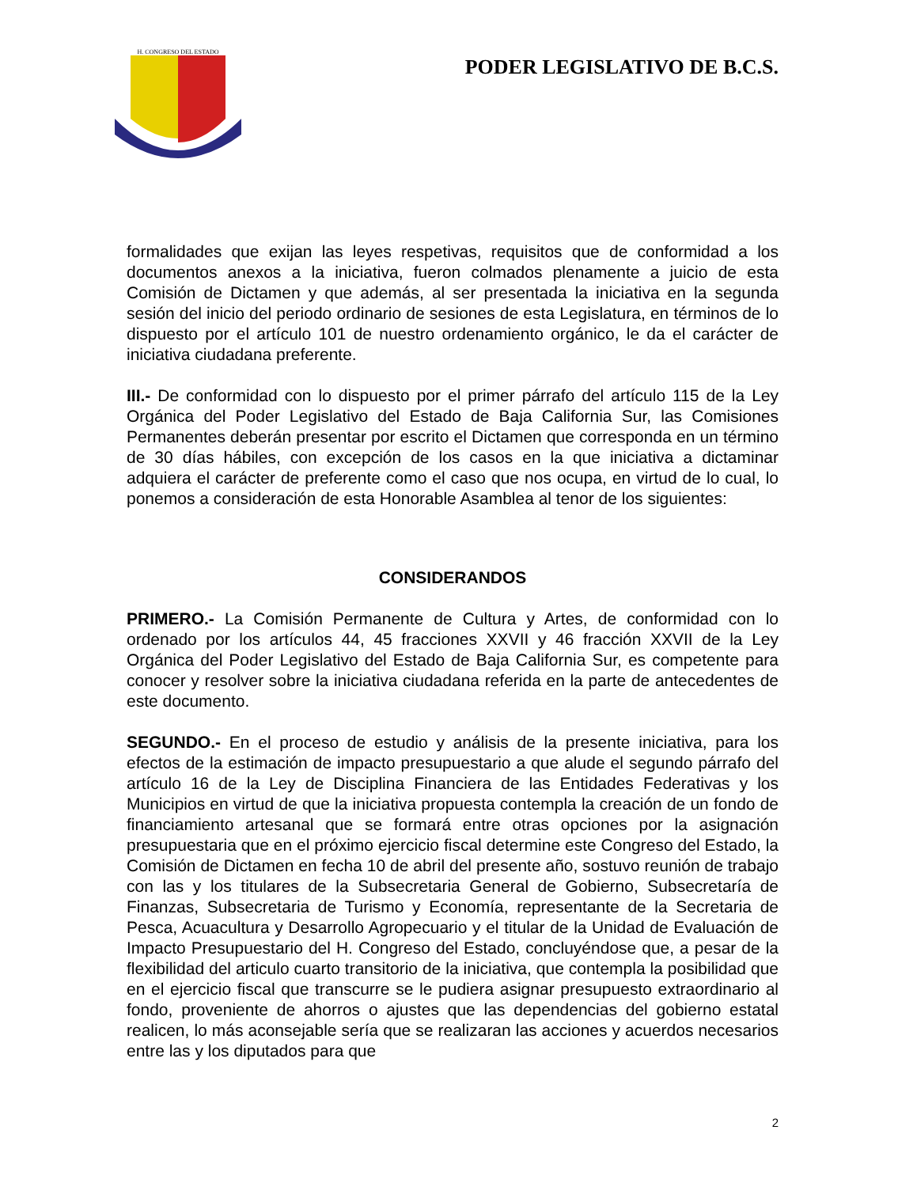H. CONGRESO DEL ESTADO
PODER LEGISLATIVO DE B.C.S.
formalidades que exijan las leyes respetivas, requisitos que de conformidad a los documentos anexos a la iniciativa, fueron colmados plenamente a juicio de esta Comisión de Dictamen y que además, al ser presentada la iniciativa en la segunda sesión del inicio del periodo ordinario de sesiones de esta Legislatura, en términos de lo dispuesto por el artículo 101 de nuestro ordenamiento orgánico, le da el carácter de iniciativa ciudadana preferente.
III.- De conformidad con lo dispuesto por el primer párrafo del artículo 115 de la Ley Orgánica del Poder Legislativo del Estado de Baja California Sur, las Comisiones Permanentes deberán presentar por escrito el Dictamen que corresponda en un término de 30 días hábiles, con excepción de los casos en la que iniciativa a dictaminar adquiera el carácter de preferente como el caso que nos ocupa, en virtud de lo cual, lo ponemos a consideración de esta Honorable Asamblea al tenor de los siguientes:
CONSIDERANDOS
PRIMERO.- La Comisión Permanente de Cultura y Artes, de conformidad con lo ordenado por los artículos 44, 45 fracciones XXVII y 46 fracción XXVII de la Ley Orgánica del Poder Legislativo del Estado de Baja California Sur, es competente para conocer y resolver sobre la iniciativa ciudadana referida en la parte de antecedentes de este documento.
SEGUNDO.- En el proceso de estudio y análisis de la presente iniciativa, para los efectos de la estimación de impacto presupuestario a que alude el segundo párrafo del artículo 16 de la Ley de Disciplina Financiera de las Entidades Federativas y los Municipios en virtud de que la iniciativa propuesta contempla la creación de un fondo de financiamiento artesanal que se formará entre otras opciones por la asignación presupuestaria que en el próximo ejercicio fiscal determine este Congreso del Estado, la Comisión de Dictamen en fecha 10 de abril del presente año, sostuvo reunión de trabajo con las y los titulares de la Subsecretaria General de Gobierno, Subsecretaría de Finanzas, Subsecretaria de Turismo y Economía, representante de la Secretaria de Pesca, Acuacultura y Desarrollo Agropecuario y el titular de la Unidad de Evaluación de Impacto Presupuestario del H. Congreso del Estado, concluyéndose que, a pesar de la flexibilidad del articulo cuarto transitorio de la iniciativa, que contempla la posibilidad que en el ejercicio fiscal que transcurre se le pudiera asignar presupuesto extraordinario al fondo, proveniente de ahorros o ajustes que las dependencias del gobierno estatal realicen, lo más aconsejable sería que se realizaran las acciones y acuerdos necesarios entre las y los diputados para que
2